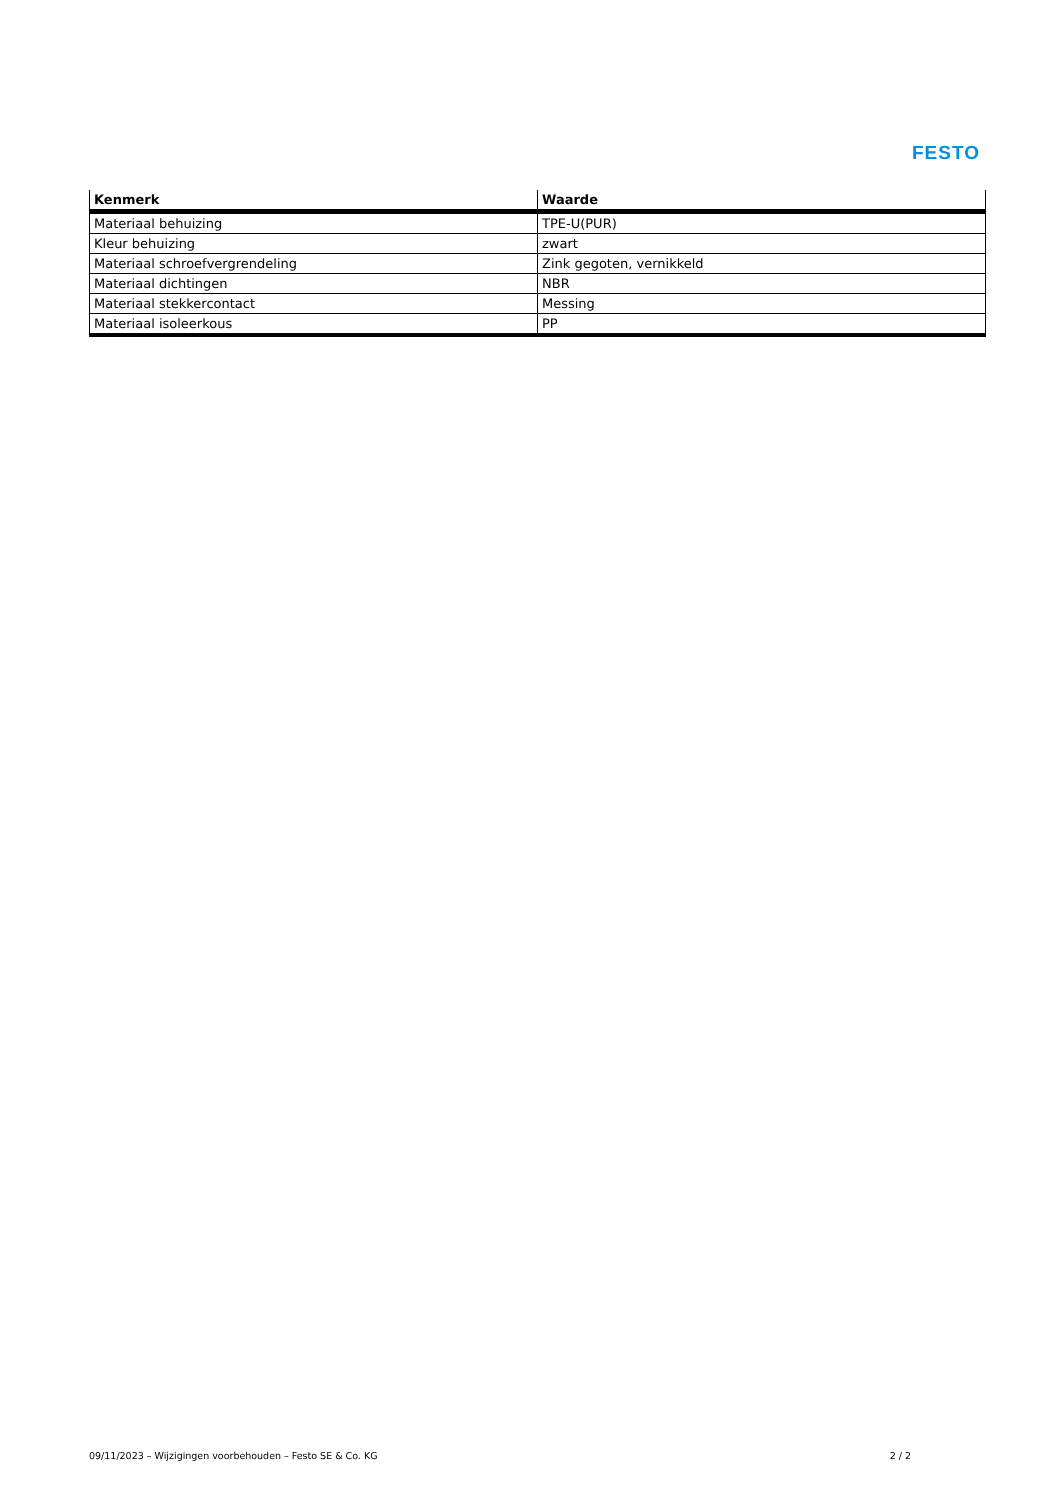FESTO
| Kenmerk | Waarde |
| --- | --- |
| Materiaal behuizing | TPE-U(PUR) |
| Kleur behuizing | zwart |
| Materiaal schroefvergrendeling | Zink gegoten, vernikkeld |
| Materiaal dichtingen | NBR |
| Materiaal stekkercontact | Messing |
| Materiaal isoleerkous | PP |
09/11/2023 – Wijzigingen voorbehouden – Festo SE & Co. KG 2 / 2